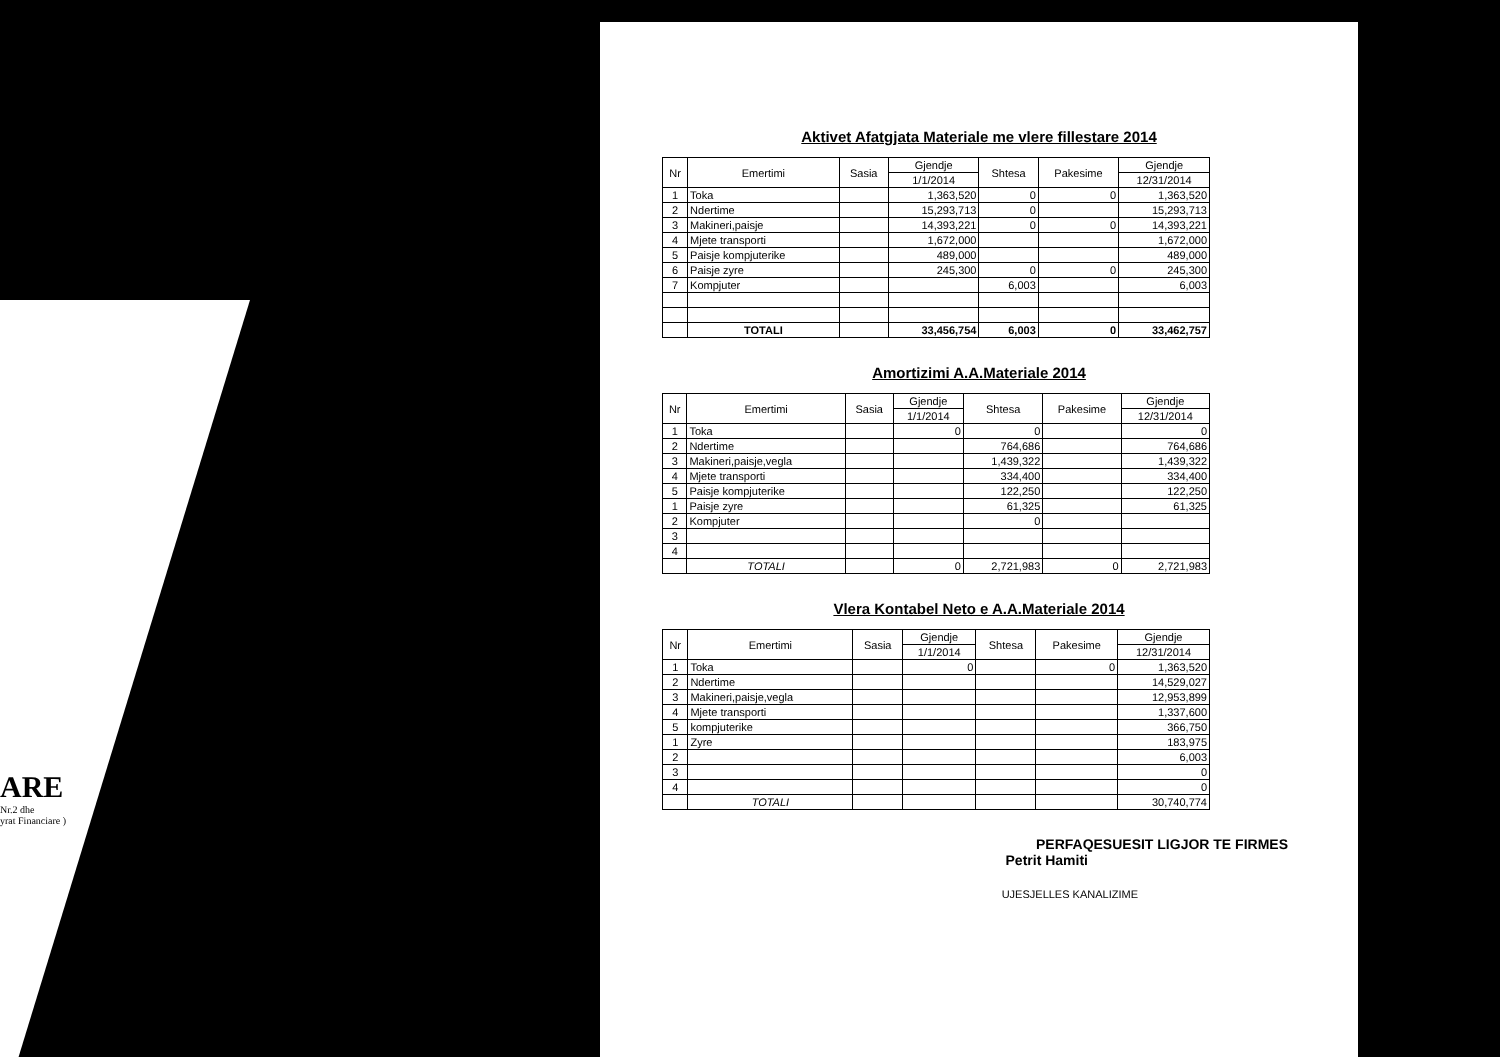ARE
Nr.2 dhe
yrat Financiare )
Aktivet Afatgjata Materiale me vlere fillestare 2014
| Nr | Emertimi | Sasia | Gjendje | Shtesa | Pakesime | Gjendje |
| --- | --- | --- | --- | --- | --- | --- |
| | | | 1/1/2014 | | | 12/31/2014 |
| 1 | Toka | | 1,363,520 | 0 | 0 | 1,363,520 |
| 2 | Ndertime | | 15,293,713 | 0 | | 15,293,713 |
| 3 | Makineri,paisje | | 14,393,221 | 0 | 0 | 14,393,221 |
| 4 | Mjete transporti | | 1,672,000 | | | 1,672,000 |
| 5 | Paisje kompjuterike | | 489,000 | | | 489,000 |
| 6 | Paisje zyre | | 245,300 | 0 | 0 | 245,300 |
| 7 | Kompjuter | | | 6,003 | | 6,003 |
| | TOTALI | | 33,456,754 | 6,003 | 0 | 33,462,757 |
Amortizimi A.A.Materiale 2014
| Nr | Emertimi | Sasia | Gjendje | Shtesa | Pakesime | Gjendje |
| --- | --- | --- | --- | --- | --- | --- |
| | | | 1/1/2014 | | | 12/31/2014 |
| 1 | Toka | | 0 | 0 | | 0 |
| 2 | Ndertime | | | 764,686 | | 764,686 |
| 3 | Makineri,paisje,vegla | | | 1,439,322 | | 1,439,322 |
| 4 | Mjete transporti | | | 334,400 | | 334,400 |
| 5 | Paisje kompjuterike | | | 122,250 | | 122,250 |
| 1 | Paisje zyre | | | 61,325 | | 61,325 |
| 2 | Kompjuter | | | 0 | | |
| 3 | | | | | | |
| 4 | | | | | | |
| | TOTALI | | 0 | 2,721,983 | 0 | 2,721,983 |
Vlera Kontabel Neto e A.A.Materiale 2014
| Nr | Emertimi | Sasia | Gjendje | Shtesa | Pakesime | Gjendje |
| --- | --- | --- | --- | --- | --- | --- |
| | | | 1/1/2014 | | | 12/31/2014 |
| 1 | Toka | | 0 | | 0 | 1,363,520 |
| 2 | Ndertime | | | | | 14,529,027 |
| 3 | Makineri,paisje,vegla | | | | | 12,953,899 |
| 4 | Mjete transporti | | | | | 1,337,600 |
| 5 | kompjuterike | | | | | 366,750 |
| 1 | Zyre | | | | | 183,975 |
| 2 | | | | | | 6,003 |
| 3 | | | | | | 0 |
| 4 | | | | | | 0 |
| | TOTALI | | | | | 30,740,774 |
PERFAQESUESIT LIGJOR TE FIRMES
Petrit Hamiti
UJESJELLES KANALIZIME